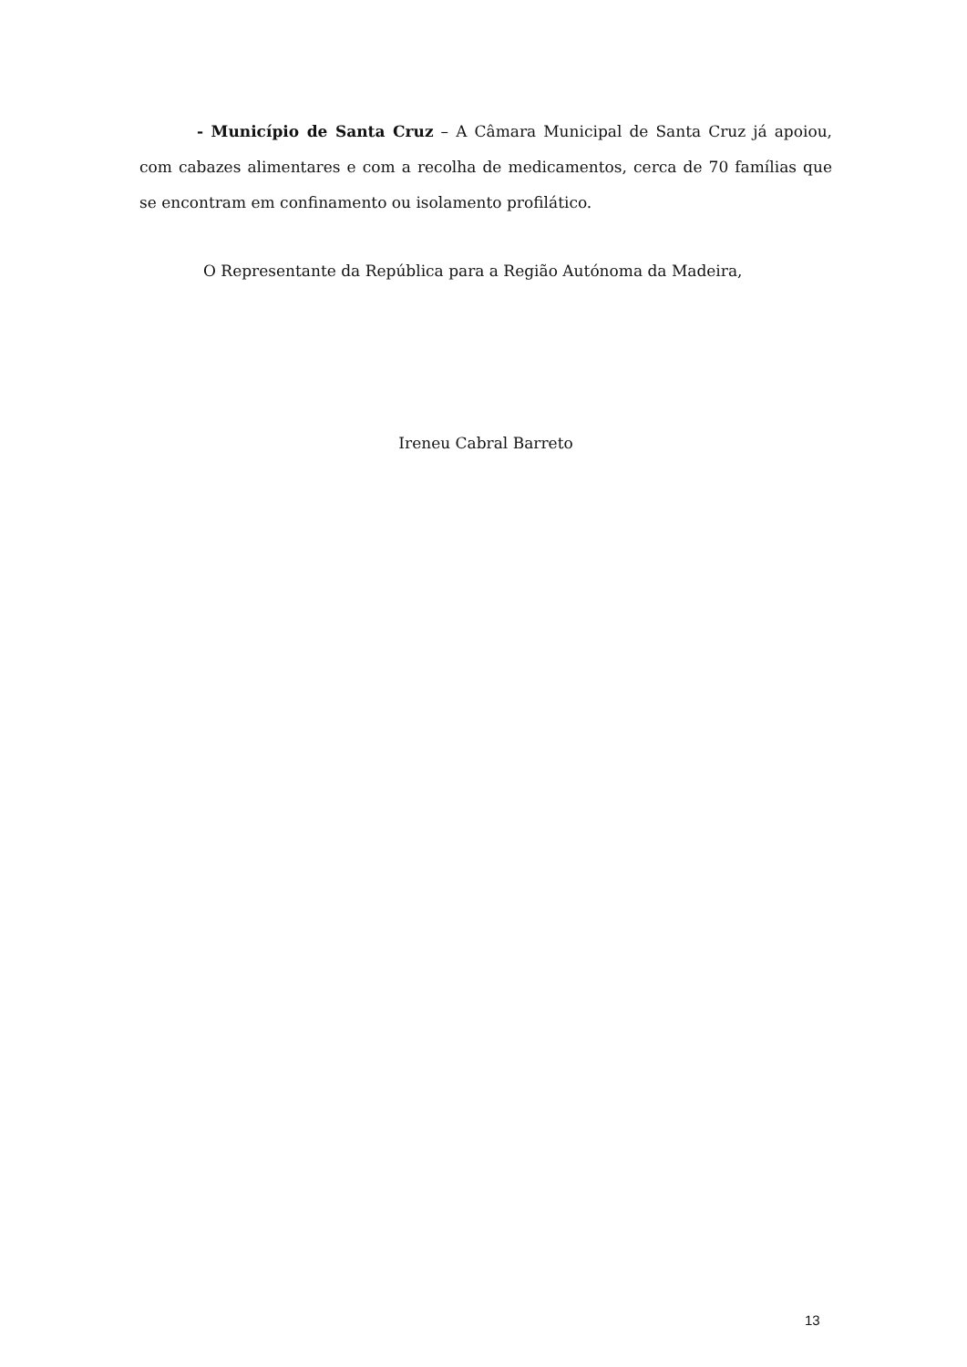- Município de Santa Cruz – A Câmara Municipal de Santa Cruz já apoiou, com cabazes alimentares e com a recolha de medicamentos, cerca de 70 famílias que se encontram em confinamento ou isolamento profilático.
O Representante da República para a Região Autónoma da Madeira,
Ireneu Cabral Barreto
13